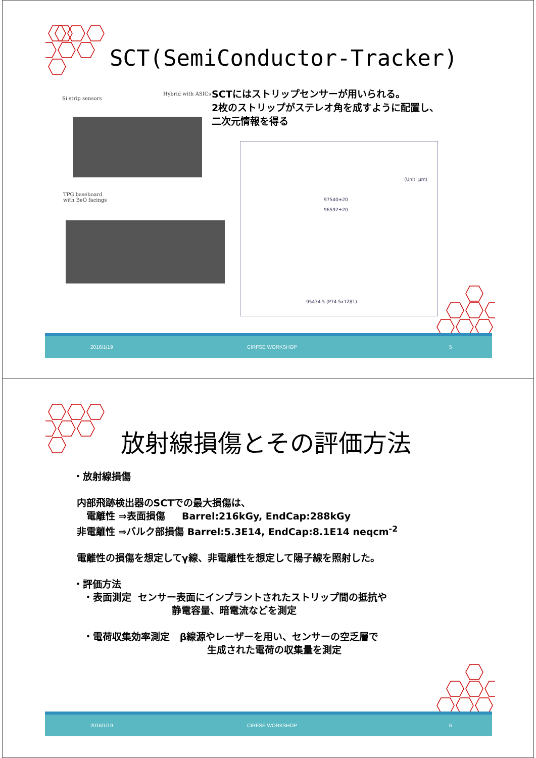SCT(SemiConductor-Tracker)
Si strip sensors
Hybrid with ASICs
SCTにはストリップセンサーが用いられる。
2枚のストリップがステレオ角を成すように配置し、
二次元情報を得る
TPG baseboard
with BeO facings
(Unit: μm)
97540±20
96592±20
95434.5 (P74.5x1281)
2016/1/19 CIRFSE WORKSHOP 5
放射線損傷とその評価方法
・放射線損傷
内部飛跡検出器のSCTでの最大損傷は、
電離性 ⇒表面損傷 Barrel:216kGy, EndCap:288kGy
非電離性 ⇒バルク部損傷 Barrel:5.3E14, EndCap:8.1E14 neqcm<sup>-2</sup>
電離性の損傷を想定してγ線、非電離性を想定して陽子線を照射した。
・評価方法
・表面測定 センサー表面にインプラントされたストリップ間の抵抗や
静電容量、暗電流などを測定
・電荷収集効率測定 β線源やレーザーを用い、センサーの空乏層で
生成された電荷の収集量を測定
2016/1/19 CIRFSE WORKSHOP 6